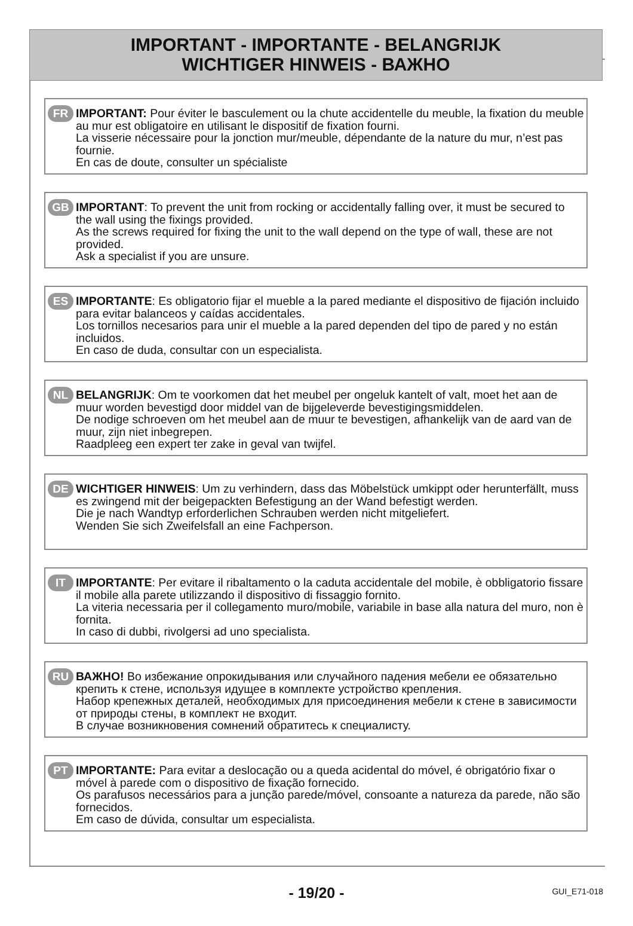IMPORTANT - IMPORTANTE - BELANGRIJK
WICHTIGER HINWEIS - ВАЖНО
FR IMPORTANT: Pour éviter le basculement ou la chute accidentelle du meuble, la fixation du meuble au mur est obligatoire en utilisant le dispositif de fixation fourni.
La visserie nécessaire pour la jonction mur/meuble, dépendante de la nature du mur, n’est pas fournie.
En cas de doute, consulter un spécialiste
GB IMPORTANT: To prevent the unit from rocking or accidentally falling over, it must be secured to the wall using the fixings provided.
As the screws required for fixing the unit to the wall depend on the type of wall, these are not provided.
Ask a specialist if you are unsure.
ES IMPORTANTE: Es obligatorio fijar el mueble a la pared mediante el dispositivo de fijación incluido para evitar balanceos y caídas accidentales.
Los tornillos necesarios para unir el mueble a la pared dependen del tipo de pared y no están incluidos.
En caso de duda, consultar con un especialista.
NL BELANGRIJK: Om te voorkomen dat het meubel per ongeluk kantelt of valt, moet het aan de muur worden bevestigd door middel van de bijgeleverde bevestigingsmiddelen.
De nodige schroeven om het meubel aan de muur te bevestigen, afhankelijk van de aard van de muur, zijn niet inbegrepen.
Raadpleeg een expert ter zake in geval van twijfel.
DE WICHTIGER HINWEIS: Um zu verhindern, dass das Möbelstück umkippt oder herunterfällt, muss es zwingend mit der beigepackten Befestigung an der Wand befestigt werden.
Die je nach Wandtyp erforderlichen Schrauben werden nicht mitgeliefert.
Wenden Sie sich Zweifelsfall an eine Fachperson.
IT IMPORTANTE: Per evitare il ribaltamento o la caduta accidentale del mobile, è obbligatorio fissare il mobile alla parete utilizzando il dispositivo di fissaggio fornito.
La viteria necessaria per il collegamento muro/mobile, variabile in base alla natura del muro, non è fornita.
In caso di dubbi, rivolgersi ad uno specialista.
RU ВАЖНО! Во избежание опрокидывания или случайного падения мебели ее обязательно крепить к стене, используя идущее в комплекте устройство крепления.
Набор крепежных деталей, необходимых для присоединения мебели к стене в зависимости от природы стены, в комплект не входит.
В случае возникновения сомнений обратитесь к специалисту.
PT IMPORTANTE: Para evitar a deslocação ou a queda acidental do móvel, é obrigatório fixar o móvel à parede com o dispositivo de fixação fornecido.
Os parafusos necessários para a junção parede/móvel, consoante a natureza da parede, não são fornecidos.
Em caso de dúvida, consultar um especialista.
- 19/20 -
GUI_E71-018